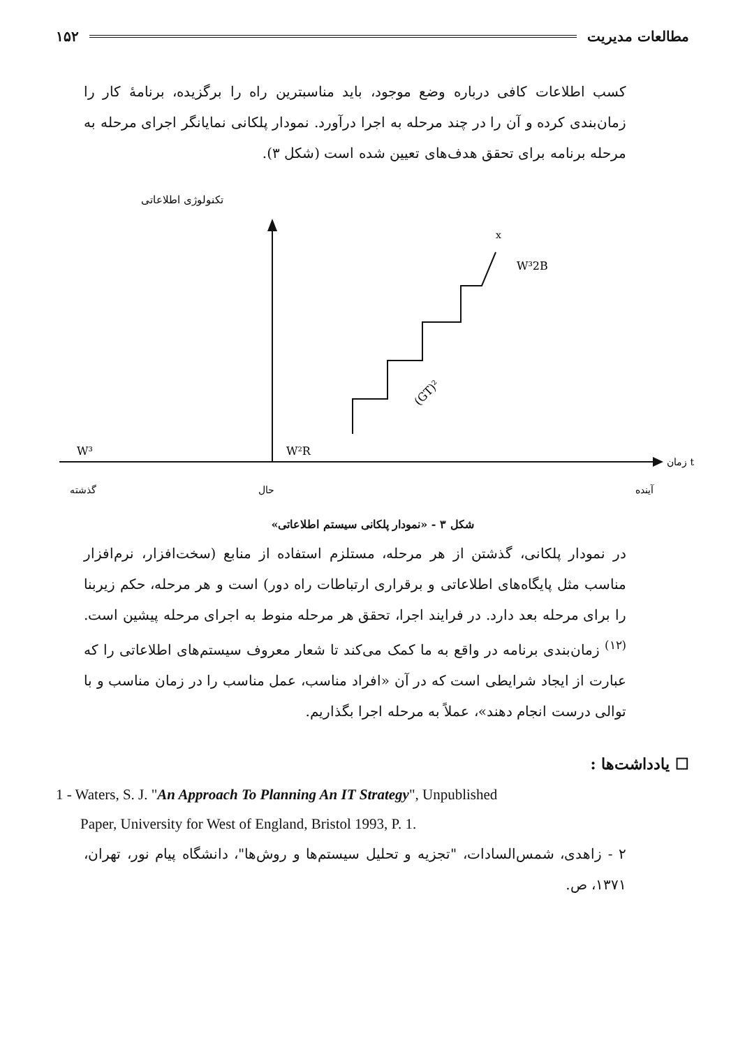مطالعات مدیریت ۱۵۲
کسب اطلاعات کافی درباره وضع موجود، باید مناسبترین راه را برگزیده، برنامهٔ کار را زمان‌بندی کرده و آن را در چند مرحله به اجرا درآورد. نمودار پلکانی نمایانگر اجرای مرحله به مرحله برنامه برای تحقق هدف‌های تعیین شده است (شکل ۳).
تکنولوژی اطلاعاتی
W³
W²R
x
W³2B
(GT)²
زمان t
گذشته
حال
آینده
شکل ۳ - «نمودار پلکانی سیستم اطلاعاتی»
در نمودار پلکانی، گذشتن از هر مرحله، مستلزم استفاده از منابع (سخت‌افزار، نرم‌افزار مناسب مثل پایگاه‌های اطلاعاتی و برقراری ارتباطات راه دور) است و هر مرحله، حکم زیربنا را برای مرحله بعد دارد. در فرایند اجرا، تحقق هر مرحله منوط به اجرای مرحله پیشین است.<sup>(۱۲)</sup> زمان‌بندی برنامه در واقع به ما کمک می‌کند تا شعار معروف سیستم‌های اطلاعاتی را که عبارت از ایجاد شرایطی است که در آن «افراد مناسب، عمل مناسب را در زمان مناسب و با توالی درست انجام دهند»، عملاً به مرحله اجرا بگذاریم.
☐ یادداشت‌ها :
1 - Waters, S. J. "An Approach To Planning An IT Strategy", Unpublished
Paper, University for West of England, Bristol 1993, P. 1.
۲ - زاهدی، شمس‌السادات، "تجزیه و تحلیل سیستم‌ها و روش‌ها"، دانشگاه پیام نور، تهران، ۱۳۷۱، ص.